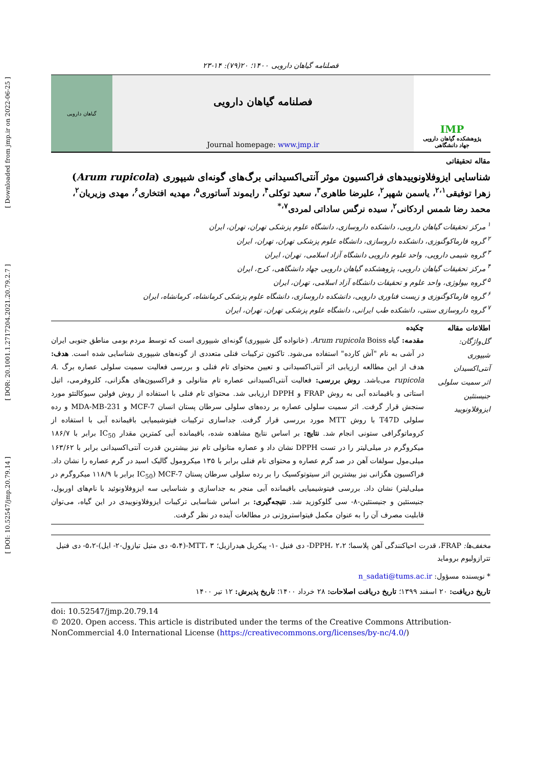[ DOI: 10.52547/jmp.20.79.14 ] [ DOR: 20.1001.1.2717204.2021.20.79.2.7 ] [ Downloaded from jmp.ir on 2022-06-25 ]
فصلنامه گیاهان دارویی ۱۴۰۰؛ ۲۰(۷۹): ۱۴-۲۳
گیاهان دارویی
فصلنامه گیاهان دارویی
Journal homepage: www.jmp.ir
IMP
پژوهشکده گیاهان دارویی
جهاد دانشگاهی
مقاله تحقیقاتی
شناسایی ایزوفلاونوییدهای فراکسیون موثر آنتی‌اکسیدانی برگ‌های گونه‌ای شیپوری (Arum rupicola)
زهرا توفیقی<sup>۲،۱</sup>، یاسمن شهپر<sup>۲</sup>، علیرضا طاهری<sup>۳</sup>، سعید توکلی<sup>۴</sup>، رایموند آساتوری<sup>۵</sup>، مهدیه افتخاری<sup>۶</sup>، مهدی وزیریان<sup>۲</sup>، محمد رضا شمس اردکانی<sup>۲</sup>، سیده نرگس ساداتی لمردی<sup>۷،*</sup>
<sup>۱</sup> مرکز تحقیقات گیاهان دارویی، دانشکده داروسازی، دانشگاه علوم پزشکی تهران، تهران، ایران
<sup>۲</sup> گروه فارماکوگنوزی، دانشکده داروسازی، دانشگاه علوم پزشکی تهران، تهران، ایران
<sup>۳</sup> گروه شیمی دارویی، واحد علوم دارویی دانشگاه آزاد اسلامی، تهران، ایران
<sup>۴</sup> مرکز تحقیقات گیاهان دارویی، پژوهشکده گیاهان دارویی جهاد دانشگاهی، کرج، ایران
<sup>۵</sup> گروه بیولوژی، واحد علوم و تحقیقات دانشگاه آزاد اسلامی، تهران، ایران
<sup>۶</sup> گروه فارماکوگنوزی و زیست فناوری دارویی، دانشکده داروسازی، دانشگاه علوم پزشکی کرمانشاه، کرمانشاه، ایران
<sup>۷</sup> گروه داروسازی سنتی، دانشکده طب ایرانی، دانشگاه علوم پزشکی تهران، تهران، ایران
اطلاعات مقاله
گل‌واژگان:
شیپوری
آنتی‌اکسیدان
اثر سمیت سلولی
جنیستئین
ایزوفلاونویید
چکیده
مقدمه: گیاه Arum rupicola Boiss. (خانواده گل شیپوری) گونه‌ای شیپوری است که توسط مردم بومی مناطق جنوبی ایران در آشی به نام "آش کارده" استفاده می‌شود. تاکنون ترکیبات فنلی متعددی از گونه‌های شیپوری شناسایی شده است. هدف: هدف از این مطالعه ارزیابی اثر آنتی‌اکسیدانی و تعیین محتوای تام فنلی و بررسی فعالیت سمیت سلولی عصاره برگ A. rupicola می‌باشد. روش بررسی: فعالیت آنتی‌اکسیدانی عصاره تام متانولی و فراکسیون‌های هگزانی، کلروفرمی، اتیل استاتی و باقیمانده آبی به روش FRAP و DPPH ارزیابی شد. محتوای تام فنلی با استفاده از روش فولین سیوکالتئو مورد سنجش قرار گرفت. اثر سمیت سلولی عصاره بر رده‌های سلولی سرطان پستان انسان MCF-7 و MDA-MB-231 و رده سلولی T47D با روش MTT مورد بررسی قرار گرفت. جداسازی ترکیبات فیتوشیمیایی باقیمانده آبی با استفاده از کروماتوگرافی ستونی انجام شد. نتایج: بر اساس نتایج مشاهده شده، باقیمانده آبی کمترین مقدار IC<sub>50</sub> برابر با ۱۸۶/۷ میکروگرم در میلی‌لیتر را در تست DPPH نشان داد و عصاره متانولی تام نیز بیشترین قدرت آنتی‌اکسیدانی برابر با ۱۶۳/۶۲ میلی‌مول سولفات آهن در صد گرم عصاره و محتوای تام فنلی برابر با ۱۳۵ میکرومول گالیک اسید در گرم عصاره را نشان داد. فراکسیون هگزانی نیز بیشترین اثر سیتوتوکسیک را بر رده سلولی سرطان پستان MCF-7 (IC<sub>50</sub> برابر با ۱۱۸/۹ میکروگرم در میلی‌لیتر) نشان داد. بررسی فیتوشیمیایی باقیمانده آبی منجر به جداسازی و شناسایی سه ایزوفلاونوئید با نام‌های اوربول، جنیستئین و جنیستئین-۸- سی گلوکوزید شد. نتیجه‌گیری: بر اساس شناسایی ترکیبات ایزوفلاونوییدی در این گیاه، می‌توان قابلیت مصرف آن را به عنوان مکمل فیتواستروژنی در مطالعات آینده در نظر گرفت.
مخفف‌ها: FRAP، قدرت احیاکنندگی آهن پلاسما؛ DPPH، ۲،۲- دی فنیل -۱- پیکریل هیدرازیل؛ MTT، ۳-(۵،۴- دی متیل تیازول-۲- ایل)-۵،۲- دی فنیل تترازولیوم بروماید
* نویسنده مسؤول: n_sadati@tums.ac.ir
تاریخ دریافت: ۲۰ اسفند ۱۳۹۹؛ تاریخ دریافت اصلاحات: ۲۸ خرداد ۱۴۰۰؛ تاریخ پذیرش: ۱۲ تیر ۱۴۰۰
doi: 10.52547/jmp.20.79.14
© 2020. Open access. This article is distributed under the terms of the Creative Commons Attribution-NonCommercial 4.0 International License (https://creativecommons.org/licenses/by-nc/4.0/)